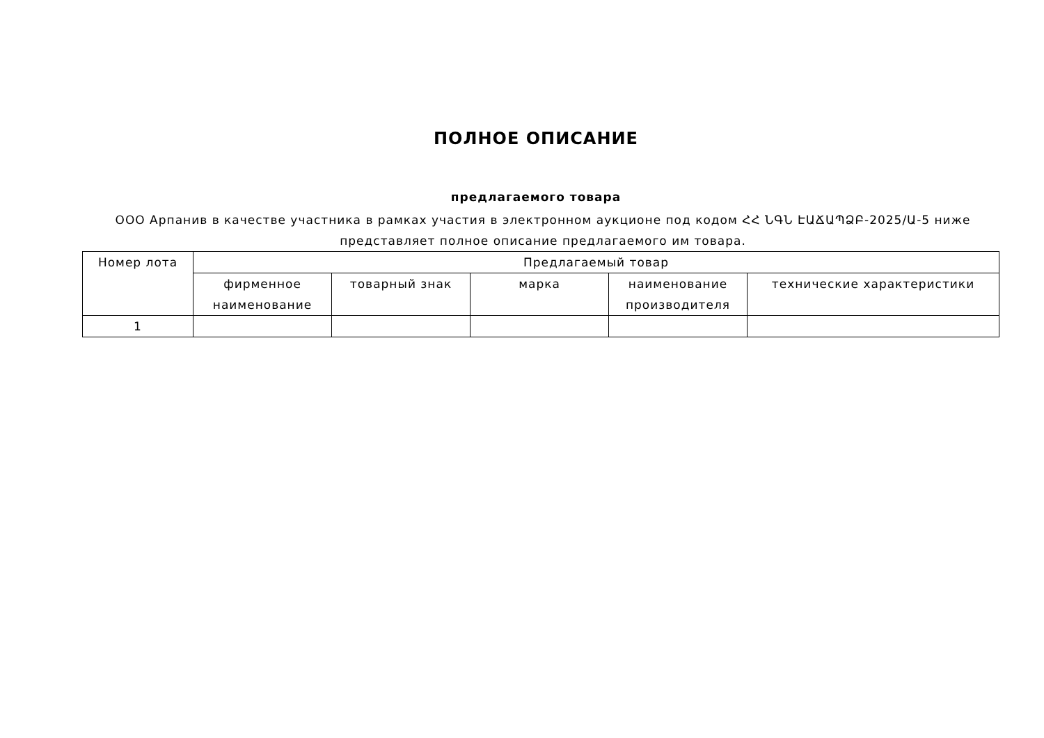ПОЛНОЕ ОПИСАНИЕ
предлагаемого товара
ООО Арпанив в качестве участника в рамках участия в электронном аукционе под кодом ՀՀ ՆԳՆ ԷԱՃԱՊՁԲ-2025/Ա-5 ниже представляет полное описание предлагаемого им товара.
| Номер лота | Предлагаемый товар | | | | |
| --- | --- | --- | --- | --- | --- |
| | фирменное наименование | товарный знак | марка | наименование производителя | технические характеристики |
| 1 | | | | | |